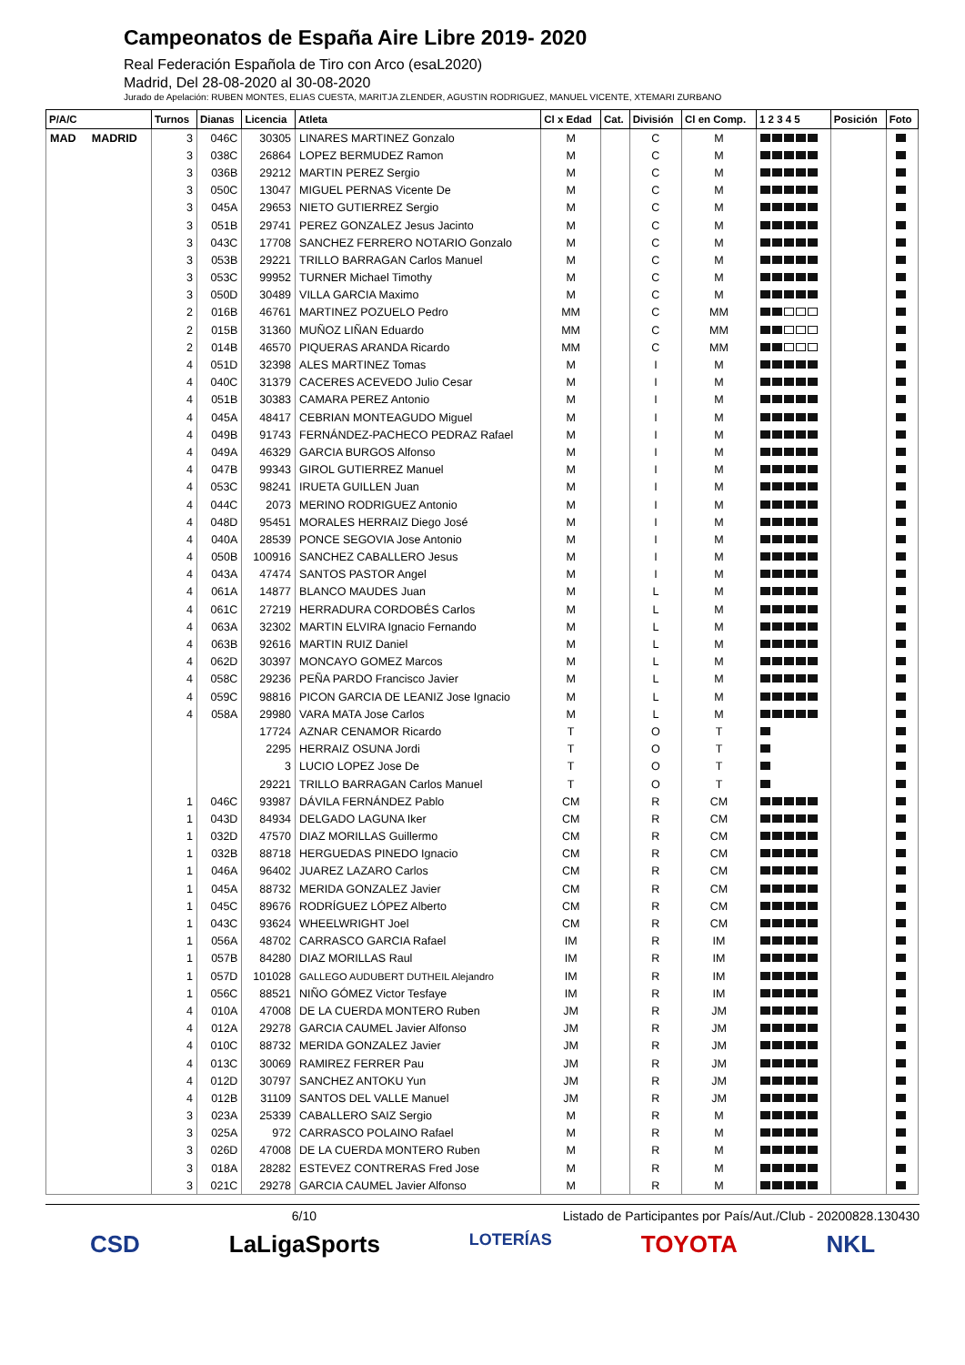Campeonatos de España Aire Libre 2019- 2020
Real Federación Española de Tiro con Arco (esaL2020)
Madrid, Del 28-08-2020 al 30-08-2020
Jurado de Apelación: RUBEN MONTES, ELIAS CUESTA, MARITJA ZLENDER, AGUSTIN RODRIGUEZ, MANUEL VICENTE, XTEMARI ZURBANO
| P/A/C | Turnos | Dianas | Licencia | Atleta | Cl x Edad | Cat. | División | Cl en Comp. | 1 2 3 4 5 | Posición | Foto |
| --- | --- | --- | --- | --- | --- | --- | --- | --- | --- | --- | --- |
| MAD MADRID | 3 | 046C | 30305 | LINARES MARTINEZ Gonzalo | M | | C | M | | | |
| | 3 | 038C | 26864 | LOPEZ BERMUDEZ Ramon | M | | C | M | | | |
| | 3 | 036B | 29212 | MARTIN PEREZ Sergio | M | | C | M | | | |
| | 3 | 050C | 13047 | MIGUEL PERNAS Vicente De | M | | C | M | | | |
| | 3 | 045A | 29653 | NIETO GUTIERREZ Sergio | M | | C | M | | | |
| | 3 | 051B | 29741 | PEREZ GONZALEZ Jesus Jacinto | M | | C | M | | | |
| | 3 | 043C | 17708 | SANCHEZ FERRERO NOTARIO Gonzalo | M | | C | M | | | |
| | 3 | 053B | 29221 | TRILLO BARRAGAN Carlos Manuel | M | | C | M | | | |
| | 3 | 053C | 99952 | TURNER Michael Timothy | M | | C | M | | | |
| | 3 | 050D | 30489 | VILLA GARCIA Maximo | M | | C | M | | | |
| | 2 | 016B | 46761 | MARTINEZ POZUELO Pedro | MM | | C | MM | | | |
| | 2 | 015B | 31360 | MUÑOZ LIÑAN Eduardo | MM | | C | MM | | | |
| | 2 | 014B | 46570 | PIQUERAS ARANDA Ricardo | MM | | C | MM | | | |
| | 4 | 051D | 32398 | ALES MARTINEZ Tomas | M | | I | M | | | |
| | 4 | 040C | 31379 | CACERES ACEVEDO Julio Cesar | M | | I | M | | | |
| | 4 | 051B | 30383 | CAMARA PEREZ Antonio | M | | I | M | | | |
| | 4 | 045A | 48417 | CEBRIAN MONTEAGUDO Miguel | M | | I | M | | | |
| | 4 | 049B | 91743 | FERNÁNDEZ-PACHECO PEDRAZ Rafael | M | | I | M | | | |
| | 4 | 049A | 46329 | GARCIA BURGOS Alfonso | M | | I | M | | | |
| | 4 | 047B | 99343 | GIROL GUTIERREZ Manuel | M | | I | M | | | |
| | 4 | 053C | 98241 | IRUETA GUILLEN Juan | M | | I | M | | | |
| | 4 | 044C | 2073 | MERINO RODRIGUEZ Antonio | M | | I | M | | | |
| | 4 | 048D | 95451 | MORALES HERRAIZ Diego José | M | | I | M | | | |
| | 4 | 040A | 28539 | PONCE SEGOVIA Jose Antonio | M | | I | M | | | |
| | 4 | 050B | 100916 | SANCHEZ CABALLERO Jesus | M | | I | M | | | |
| | 4 | 043A | 47474 | SANTOS PASTOR Angel | M | | I | M | | | |
| | 4 | 061A | 14877 | BLANCO MAUDES Juan | M | | L | M | | | |
| | 4 | 061C | 27219 | HERRADURA CORDOBÉS Carlos | M | | L | M | | | |
| | 4 | 063A | 32302 | MARTIN ELVIRA Ignacio Fernando | M | | L | M | | | |
| | 4 | 063B | 92616 | MARTIN RUIZ Daniel | M | | L | M | | | |
| | 4 | 062D | 30397 | MONCAYO GOMEZ Marcos | M | | L | M | | | |
| | 4 | 058C | 29236 | PEÑA PARDO Francisco Javier | M | | L | M | | | |
| | 4 | 059C | 98816 | PICON GARCIA DE LEANIZ Jose Ignacio | M | | L | M | | | |
| | 4 | 058A | 29980 | VARA MATA Jose Carlos | M | | L | M | | | |
| | | | 17724 | AZNAR CENAMOR Ricardo | T | | O | T | | | |
| | | | 2295 | HERRAIZ OSUNA Jordi | T | | O | T | | | |
| | | | 3 | LUCIO LOPEZ Jose De | T | | O | T | | | |
| | | | 29221 | TRILLO BARRAGAN Carlos Manuel | T | | O | T | | | |
| | 1 | 046C | 93987 | DÁVILA FERNÁNDEZ Pablo | CM | | R | CM | | | |
| | 1 | 043D | 84934 | DELGADO LAGUNA Iker | CM | | R | CM | | | |
| | 1 | 032D | 47570 | DIAZ MORILLAS Guillermo | CM | | R | CM | | | |
| | 1 | 032B | 88718 | HERGUEDAS PINEDO Ignacio | CM | | R | CM | | | |
| | 1 | 046A | 96402 | JUAREZ LAZARO Carlos | CM | | R | CM | | | |
| | 1 | 045A | 88732 | MERIDA GONZALEZ Javier | CM | | R | CM | | | |
| | 1 | 045C | 89676 | RODRÍGUEZ LÓPEZ Alberto | CM | | R | CM | | | |
| | 1 | 043C | 93624 | WHEELWRIGHT Joel | CM | | R | CM | | | |
| | 1 | 056A | 48702 | CARRASCO GARCIA Rafael | IM | | R | IM | | | |
| | 1 | 057B | 84280 | DIAZ MORILLAS Raul | IM | | R | IM | | | |
| | 1 | 057D | 101028 | GALLEGO AUDUBERT DUTHEIL Alejandro | IM | | R | IM | | | |
| | 1 | 056C | 88521 | NIÑO GÓMEZ Victor Tesfaye | IM | | R | IM | | | |
| | 4 | 010A | 47008 | DE LA CUERDA MONTERO Ruben | JM | | R | JM | | | |
| | 4 | 012A | 29278 | GARCIA CAUMEL Javier Alfonso | JM | | R | JM | | | |
| | 4 | 010C | 88732 | MERIDA GONZALEZ Javier | JM | | R | JM | | | |
| | 4 | 013C | 30069 | RAMIREZ FERRER Pau | JM | | R | JM | | | |
| | 4 | 012D | 30797 | SANCHEZ ANTOKU Yun | JM | | R | JM | | | |
| | 4 | 012B | 31109 | SANTOS DEL VALLE Manuel | JM | | R | JM | | | |
| | 3 | 023A | 25339 | CABALLERO SAIZ Sergio | M | | R | M | | | |
| | 3 | 025A | 972 | CARRASCO POLAINO Rafael | M | | R | M | | | |
| | 3 | 026D | 47008 | DE LA CUERDA MONTERO Ruben | M | | R | M | | | |
| | 3 | 018A | 28282 | ESTEVEZ CONTRERAS Fred Jose | M | | R | M | | | |
| | 3 | 021C | 29278 | GARCIA CAUMEL Javier Alfonso | M | | R | M | | | |
6/10 Listado de Participantes por País/Aut./Club - 20200828.130430
CSD LaLigaSports LOTERÍAS TOYOTA NKL